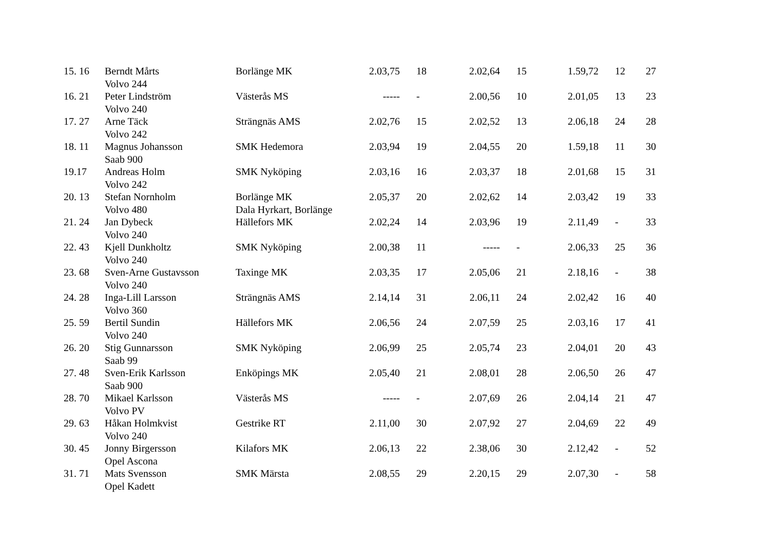| 15. 16 | Berndt Mårts | Borlänge MK | 2.03,75 | 18 | 2.02,64 | 15 | 1.59,72 | 12 | 27 |
| | Volvo 244 | | | | | | | | |
| 16. 21 | Peter Lindström | Västerås MS | ----- | - | 2.00,56 | 10 | 2.01,05 | 13 | 23 |
| | Volvo 240 | | | | | | | | |
| 17. 27 | Arne Täck | Strängnäs AMS | 2.02,76 | 15 | 2.02,52 | 13 | 2.06,18 | 24 | 28 |
| | Volvo 242 | | | | | | | | |
| 18. 11 | Magnus Johansson | SMK Hedemora | 2.03,94 | 19 | 2.04,55 | 20 | 1.59,18 | 11 | 30 |
| | Saab 900 | | | | | | | | |
| 19.17 | Andreas Holm | SMK Nyköping | 2.03,16 | 16 | 2.03,37 | 18 | 2.01,68 | 15 | 31 |
| | Volvo 242 | | | | | | | | |
| 20. 13 | Stefan Nornholm | Borlänge MK | 2.05,37 | 20 | 2.02,62 | 14 | 2.03,42 | 19 | 33 |
| | Volvo 480 | Dala Hyrkart, Borlänge | | | | | | | |
| 21. 24 | Jan Dybeck | Hällefors MK | 2.02,24 | 14 | 2.03,96 | 19 | 2.11,49 | - | 33 |
| | Volvo 240 | | | | | | | | |
| 22. 43 | Kjell Dunkholtz | SMK Nyköping | 2.00,38 | 11 | ----- | - | 2.06,33 | 25 | 36 |
| | Volvo 240 | | | | | | | | |
| 23. 68 | Sven-Arne Gustavsson | Taxinge MK | 2.03,35 | 17 | 2.05,06 | 21 | 2.18,16 | - | 38 |
| | Volvo 240 | | | | | | | | |
| 24. 28 | Inga-Lill Larsson | Strängnäs AMS | 2.14,14 | 31 | 2.06,11 | 24 | 2.02,42 | 16 | 40 |
| | Volvo 360 | | | | | | | | |
| 25. 59 | Bertil Sundin | Hällefors MK | 2.06,56 | 24 | 2.07,59 | 25 | 2.03,16 | 17 | 41 |
| | Volvo 240 | | | | | | | | |
| 26. 20 | Stig Gunnarsson | SMK Nyköping | 2.06,99 | 25 | 2.05,74 | 23 | 2.04,01 | 20 | 43 |
| | Saab 99 | | | | | | | | |
| 27. 48 | Sven-Erik Karlsson | Enköpings MK | 2.05,40 | 21 | 2.08,01 | 28 | 2.06,50 | 26 | 47 |
| | Saab 900 | | | | | | | | |
| 28. 70 | Mikael Karlsson | Västerås MS | ----- | - | 2.07,69 | 26 | 2.04,14 | 21 | 47 |
| | Volvo PV | | | | | | | | |
| 29. 63 | Håkan Holmkvist | Gestrike RT | 2.11,00 | 30 | 2.07,92 | 27 | 2.04,69 | 22 | 49 |
| | Volvo 240 | | | | | | | | |
| 30. 45 | Jonny Birgersson | Kilafors MK | 2.06,13 | 22 | 2.38,06 | 30 | 2.12,42 | - | 52 |
| | Opel Ascona | | | | | | | | |
| 31. 71 | Mats Svensson | SMK Märsta | 2.08,55 | 29 | 2.20,15 | 29 | 2.07,30 | - | 58 |
| | Opel Kadett | | | | | | | | |